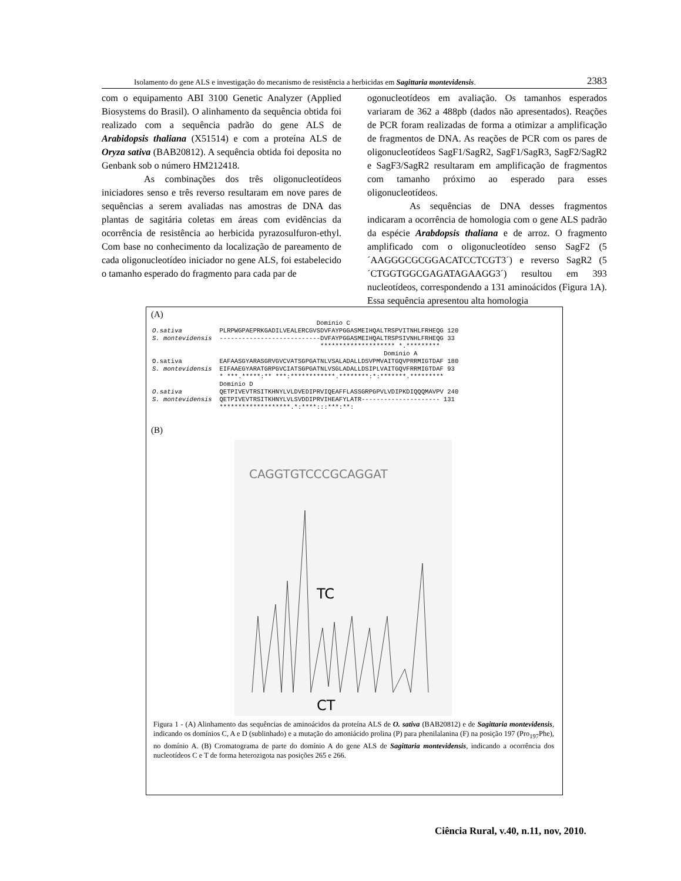Isolamento do gene ALS e investigação do mecanismo de resistência a herbicidas em Sagittaria montevidensis. 2383
com o equipamento ABI 3100 Genetic Analyzer (Applied Biosystems do Brasil). O alinhamento da sequência obtida foi realizado com a sequência padrão do gene ALS de Arabidopsis thaliana (X51514) e com a proteína ALS de Oryza sativa (BAB20812). A sequência obtida foi deposita no Genbank sob o número HM212418.
As combinações dos três oligonucleotídeos iniciadores senso e três reverso resultaram em nove pares de sequências a serem avaliadas nas amostras de DNA das plantas de sagitária coletas em áreas com evidências da ocorrência de resistência ao herbicida pyrazosulfuron-ethyl. Com base no conhecimento da localização de pareamento de cada oligonucleotídeo iniciador no gene ALS, foi estabelecido o tamanho esperado do fragmento para cada par de
ogonucleotídeos em avaliação. Os tamanhos esperados variaram de 362 a 488pb (dados não apresentados). Reações de PCR foram realizadas de forma a otimizar a amplificação de fragmentos de DNA. As reações de PCR com os pares de oligonucleotídeos SagF1/SagR2, SagF1/SagR3, SagF2/SagR2 e SagF3/SagR2 resultaram em amplificação de fragmentos com tamanho próximo ao esperado para esses oligonucleotídeos.
As sequências de DNA desses fragmentos indicaram a ocorrência de homologia com o gene ALS padrão da espécie Arabdopsis thaliana e de arroz. O fragmento amplificado com o oligonucleotídeo senso SagF2 (5´AAGGGCGCGGACATCCTCGT3´) e reverso SagR2 (5´CTGGTGGCGAGATAGAAGG3´) resultou em 393 nucleotídeos, correspondendo a 131 aminoácidos (Figura 1A). Essa sequência apresentou alta homologia
(A)
Domínio C O.sativa PLRPWGPAEPRKGADILVEALERCGVSDVFAYPGGASMEIHQALTRSPVITNHLFRHEQG 120 S. montevidensis ---------------------------DVFAYPGGASMEIHQALTRSPSIVNHLFRHEQG 33 ******************** *.********* Domínio A O.sativa EAFAASGYARASGRVGVCVATSGPGATNLVSALADALLDSVPMVAITGQVPRRMIGTDAF 180 S. montevidensis EIFAAEGYARATGRPGVCIATSGPGATNLVSGLADALLDSIPLVAITGQVFRRMIGTDAF 93 * ***.*****:** ***:************.********:*:*******.********* Domínio D O.sativa QETPIVEVTRSITKHNYLVLDVEDIPRVIQEAFFLASSGRPGPVLVDIPKDIQQQMAVPV 240 S. montevidensis QETPIVEVTRSITKHNYLVLSVDDIPRVIHEAFYLATR--------------------- 131 *******************.*:****:::***:**:
(B)
CAGGTGTCCCGCAGGAT
TC
CT
Figura 1 - (A) Alinhamento das sequências de aminoácidos da proteína ALS de O. sativa (BAB20812) e de Sagittaria montevidensis, indicando os domínios C, A e D (sublinhado) e a mutação do amoniácido prolina (P) para phenilalanina (F) na posição 197 (Pro<sub>197</sub>Phe), no domínio A. (B) Cromatograma de parte do domínio A do gene ALS de Sagittaria montevidensis, indicando a ocorrência dos nucleotídeos C e T de forma heterozigota nas posições 265 e 266.
Ciência Rural, v.40, n.11, nov, 2010.